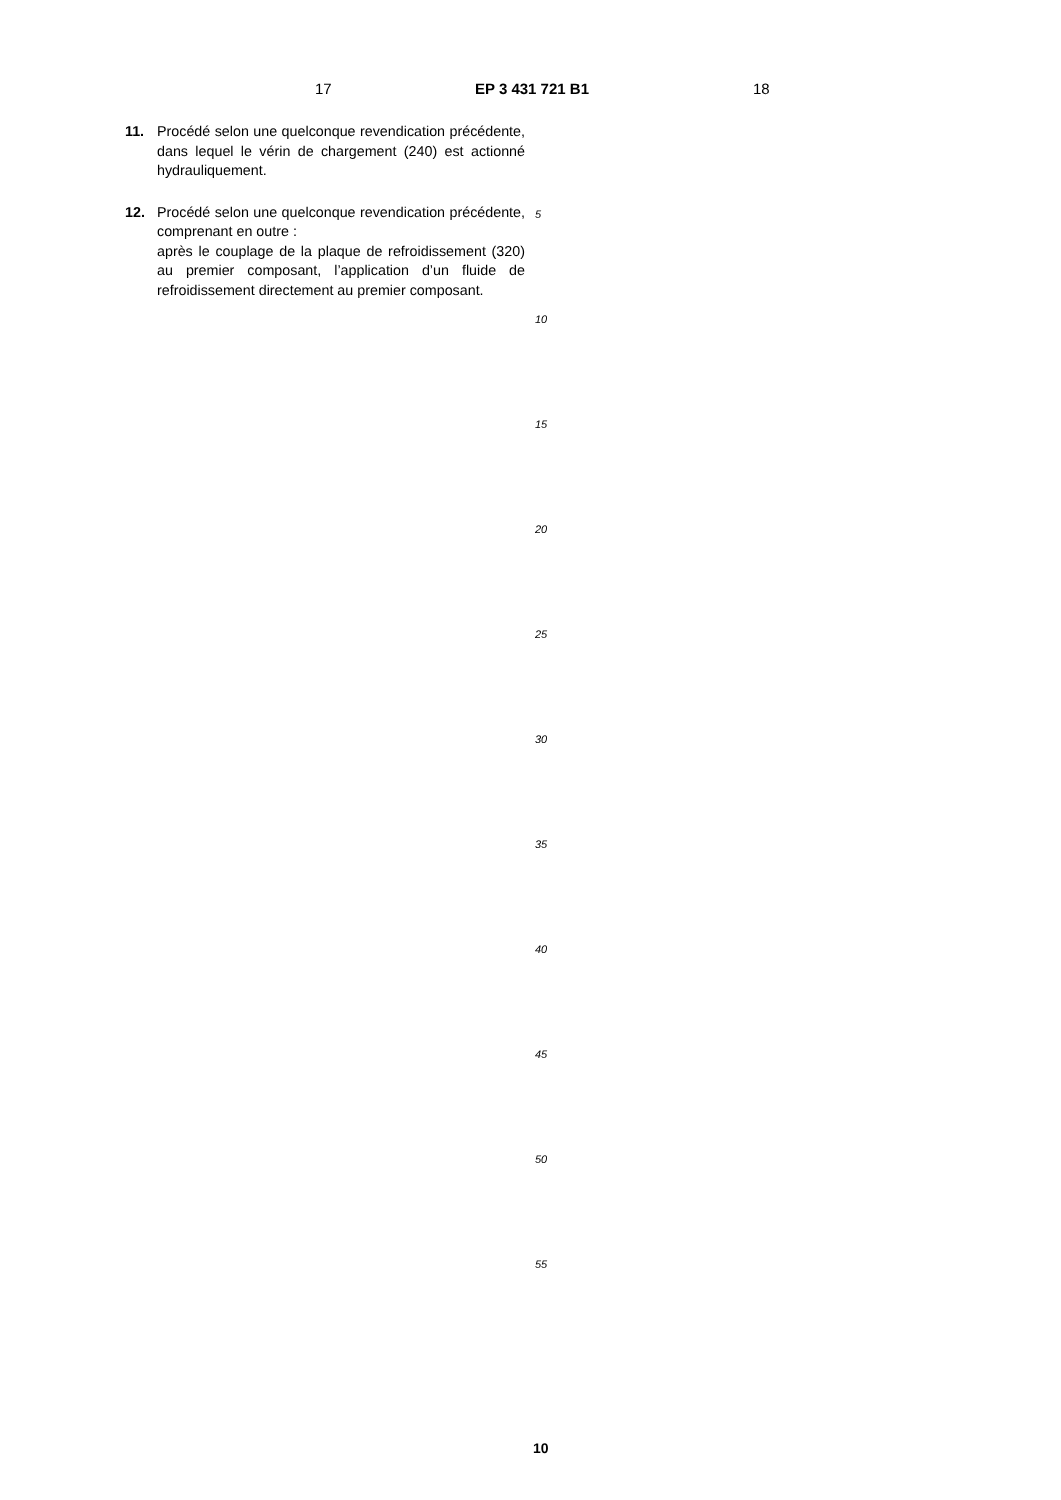17 EP 3 431 721 B1 18
11. Procédé selon une quelconque revendication précédente, dans lequel le vérin de chargement (240) est actionné hydrauliquement.
12. Procédé selon une quelconque revendication précédente, comprenant en outre :
après le couplage de la plaque de refroidissement (320) au premier composant, l’application d’un fluide de refroidissement directement au premier composant.
5
10
15
20
25
30
35
40
45
50
55
10